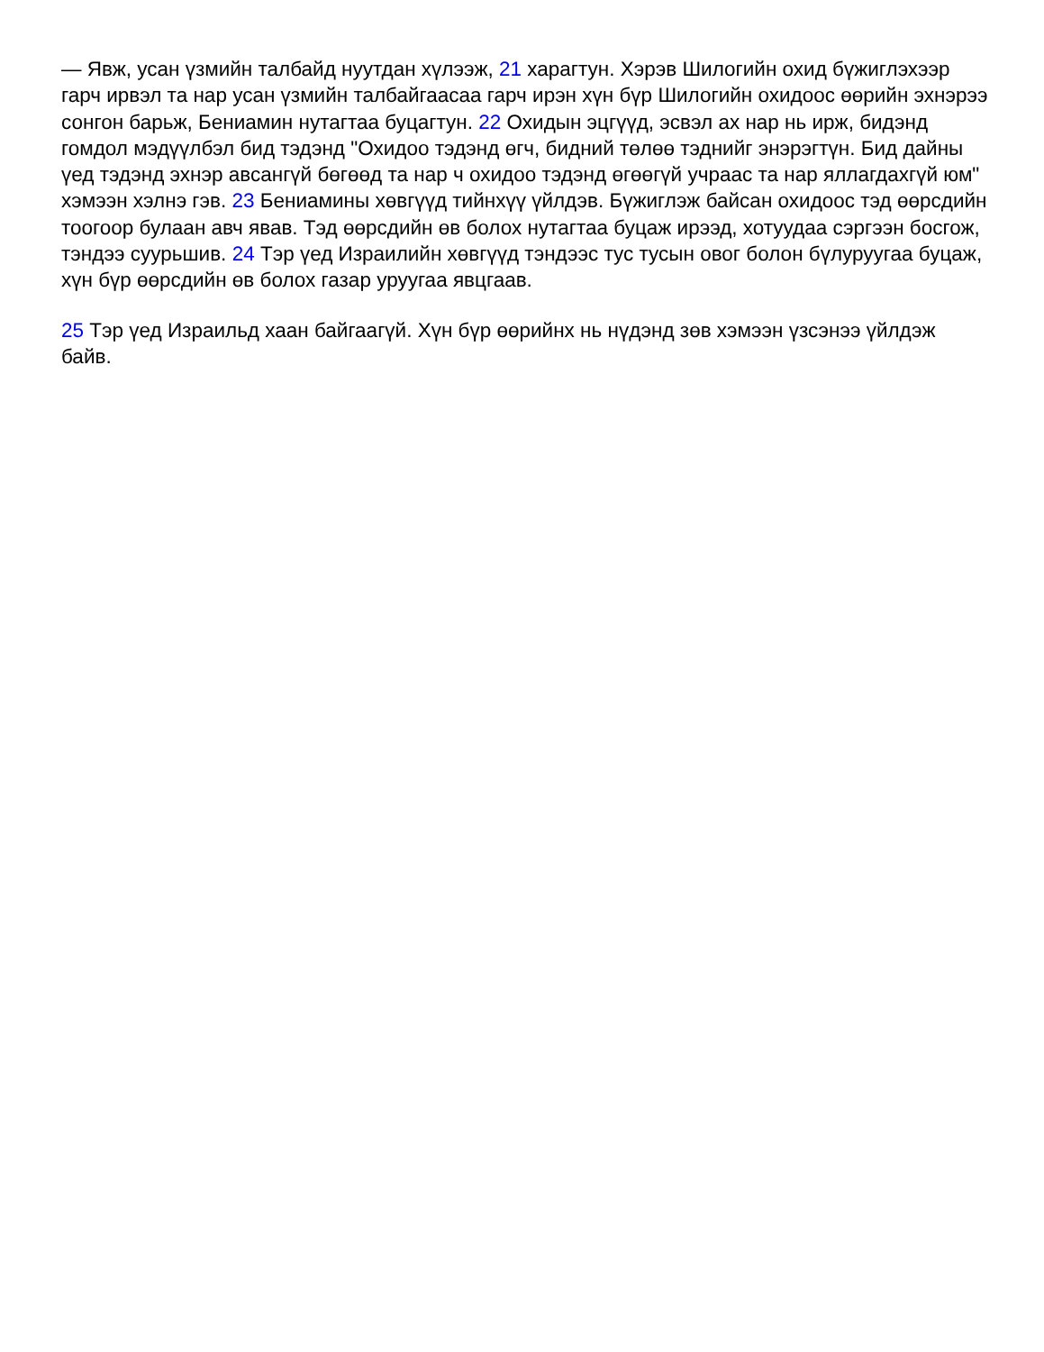— Явж, усан үзмийн талбайд нуутдан хүлээж, 21 харагтун. Хэрэв Шилогийн охид бүжиглэхээр гарч ирвэл та нар усан үзмийн талбайгаасаа гарч ирэн хүн бүр Шилогийн охидоос өөрийн эхнэрээ сонгон барьж, Бениамин нутагтаа буцагтун. 22 Охидын эцгүүд, эсвэл ах нар нь ирж, бидэнд гомдол мэдүүлбэл бид тэдэнд "Охидоо тэдэнд өгч, бидний төлөө тэднийг энэрэгтүн. Бид дайны үед тэдэнд эхнэр авсангүй бөгөөд та нар ч охидоо тэдэнд өгөөгүй учраас та нар яллагдахгүй юм" хэмээн хэлнэ гэв. 23 Бениамины хөвгүүд тийнхүү үйлдэв. Бүжиглэж байсан охидоос тэд өөрсдийн тоогоор булаан авч явав. Тэд өөрсдийн өв болох нутагтаа буцаж ирээд, хотуудаа сэргээн босгож, тэндээ суурьшив. 24 Тэр үед Израилийн хөвгүүд тэндээс тус тусын овог болон бүлуруугаа буцаж, хүн бүр өөрсдийн өв болох газар уруугаа явцгаав.
25 Тэр үед Израильд хаан байгаагүй. Хүн бүр өөрийнх нь нүдэнд зөв хэмээн үзсэнээ үйлдэж байв.